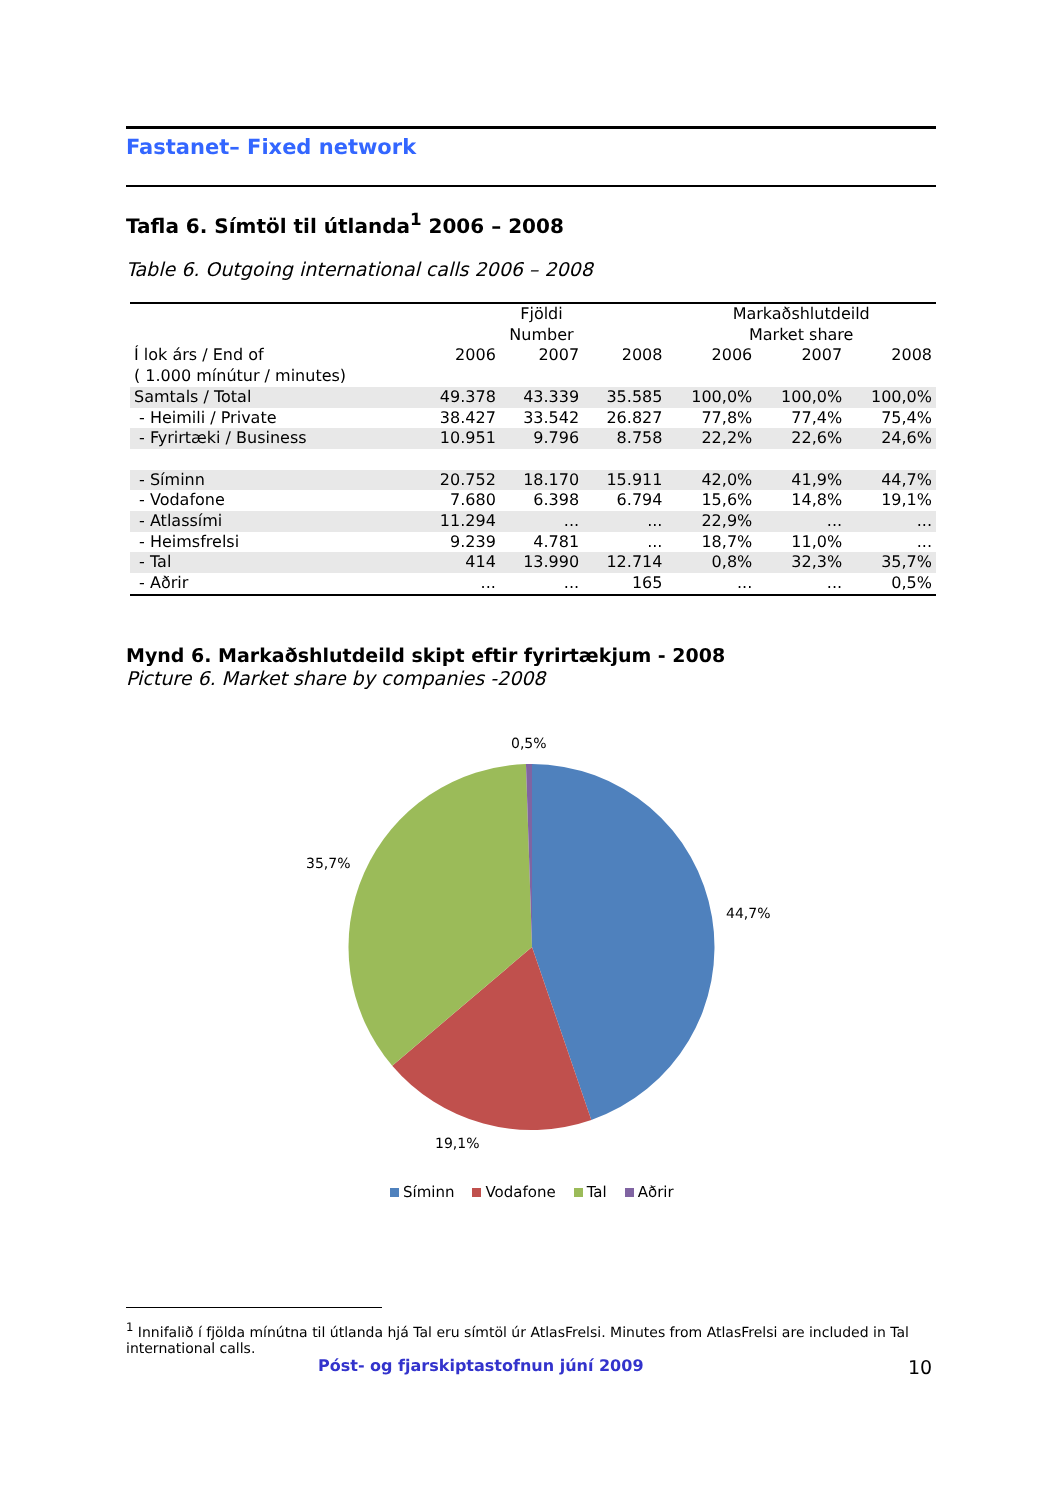Fastanet– Fixed network
Tafla 6. Símtöl til útlanda<sup>1</sup> 2006 – 2008
Table 6. Outgoing international calls 2006 – 2008
| | Fjöldi Number | | | Markaðshlutdeild Market share | | |
| --- | --- | --- | --- | --- | --- | --- |
| Í lok árs / End of ( 1.000 mínútur / minutes) | 2006 | 2007 | 2008 | 2006 | 2007 | 2008 |
| Samtals / Total | 49.378 | 43.339 | 35.585 | 100,0% | 100,0% | 100,0% |
| - Heimili / Private | 38.427 | 33.542 | 26.827 | 77,8% | 77,4% | 75,4% |
| - Fyrirtæki / Business | 10.951 | 9.796 | 8.758 | 22,2% | 22,6% | 24,6% |
| - Síminn | 20.752 | 18.170 | 15.911 | 42,0% | 41,9% | 44,7% |
| - Vodafone | 7.680 | 6.398 | 6.794 | 15,6% | 14,8% | 19,1% |
| - Atlassími | 11.294 | ... | ... | 22,9% | ... | ... |
| - Heimsfrelsi | 9.239 | 4.781 | ... | 18,7% | 11,0% | ... |
| - Tal | 414 | 13.990 | 12.714 | 0,8% | 32,3% | 35,7% |
| - Aðrir | ... | ... | 165 | ... | ... | 0,5% |
Mynd 6. Markaðshlutdeild skipt eftir fyrirtækjum - 2008
Picture 6. Market share by companies -2008
0,5%
35,7%
44,7%
19,1%
Síminn Vodafone Tal Aðrir
<sup>1</sup> Innifalið í fjölda mínútna til útlanda hjá Tal eru símtöl úr AtlasFrelsi. Minutes from AtlasFrelsi are included in Tal international calls.
Póst- og fjarskiptastofnun júní 2009
10